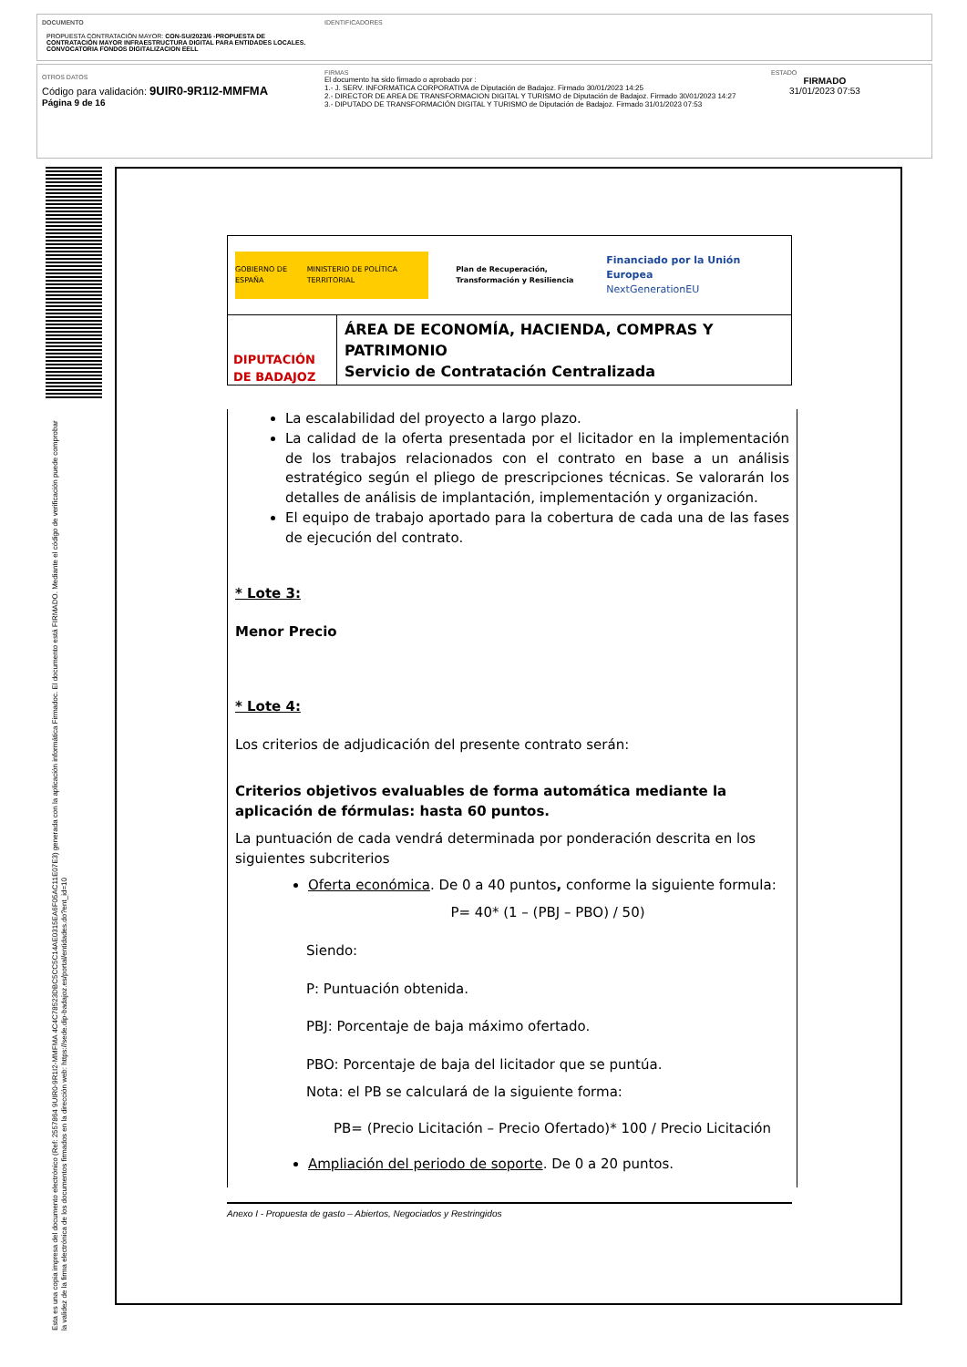DOCUMENTO
PROPUESTA CONTRATACIÓN MAYOR: CON-SU/2023/6 -PROPUESTA DE CONTRATACIÓN MAYOR INFRAESTRUCTURA DIGITAL PARA ENTIDADES LOCALES. CONVOCATORIA FONDOS DIGITALIZACION EELL
IDENTIFICADORES
OTROS DATOS
Código para validación: 9UIR0-9R1I2-MMFMA
Página 9 de 16
FIRMAS
El documento ha sido firmado o aprobado por :
1.- J. SERV. INFORMATICA CORPORATIVA de Diputación de Badajoz. Firmado 30/01/2023 14:25
2.- DIRECTOR DE AREA DE TRANSFORMACION DIGITAL Y TURISMO de Diputación de Badajoz. Firmado 30/01/2023 14:27
3.- DIPUTADO DE TRANSFORMACIÓN DIGITAL Y TURISMO de Diputación de Badajoz. Firmado 31/01/2023 07:53
ESTADO
FIRMADO
31/01/2023 07:53
Esta es una copia impresa del documento electrónico (Ref: 2557864 9UIR0-9R1I2-MMFMA 4C4C78523DBC5CC5C14AE0315EA6F05AC11E07E3) generada con la aplicación informática Firmadoc. El documento está FIRMADO. Mediante el código de verificación puede comprobar la validez de la firma electrónica de los documentos firmados en la dirección web: https://sede.dip-badajoz.es/portal/entidades.do?ent_id=10
GOBIERNO DE ESPAÑA MINISTERIO DE POLÍTICA TERRITORIAL
Plan de Recuperación, Transformación y Resiliencia
Financiado por la Unión Europea
NextGenerationEU
DIPUTACIÓN DE BADAJOZ
ÁREA DE ECONOMÍA, HACIENDA, COMPRAS Y PATRIMONIO
Servicio de Contratación Centralizada
La escalabilidad del proyecto a largo plazo.
La calidad de la oferta presentada por el licitador en la implementación de los trabajos relacionados con el contrato en base a un análisis estratégico según el pliego de prescripciones técnicas. Se valorarán los detalles de análisis de implantación, implementación y organización.
El equipo de trabajo aportado para la cobertura de cada una de las fases de ejecución del contrato.
* Lote 3:
Menor Precio
* Lote 4:
Los criterios de adjudicación del presente contrato serán:
Criterios objetivos evaluables de forma automática mediante la aplicación de fórmulas: hasta 60 puntos.
La puntuación de cada vendrá determinada por ponderación descrita en los siguientes subcriterios
Oferta económica. De 0 a 40 puntos, conforme la siguiente formula:
P= 40* (1 – (PBJ – PBO) / 50)
Siendo:
P: Puntuación obtenida.
PBJ: Porcentaje de baja máximo ofertado.
PBO: Porcentaje de baja del licitador que se puntúa.
Nota: el PB se calculará de la siguiente forma:
PB= (Precio Licitación – Precio Ofertado)* 100 / Precio Licitación
Ampliación del periodo de soporte. De 0 a 20 puntos.
Anexo I - Propuesta de gasto – Abiertos, Negociados y Restringidos